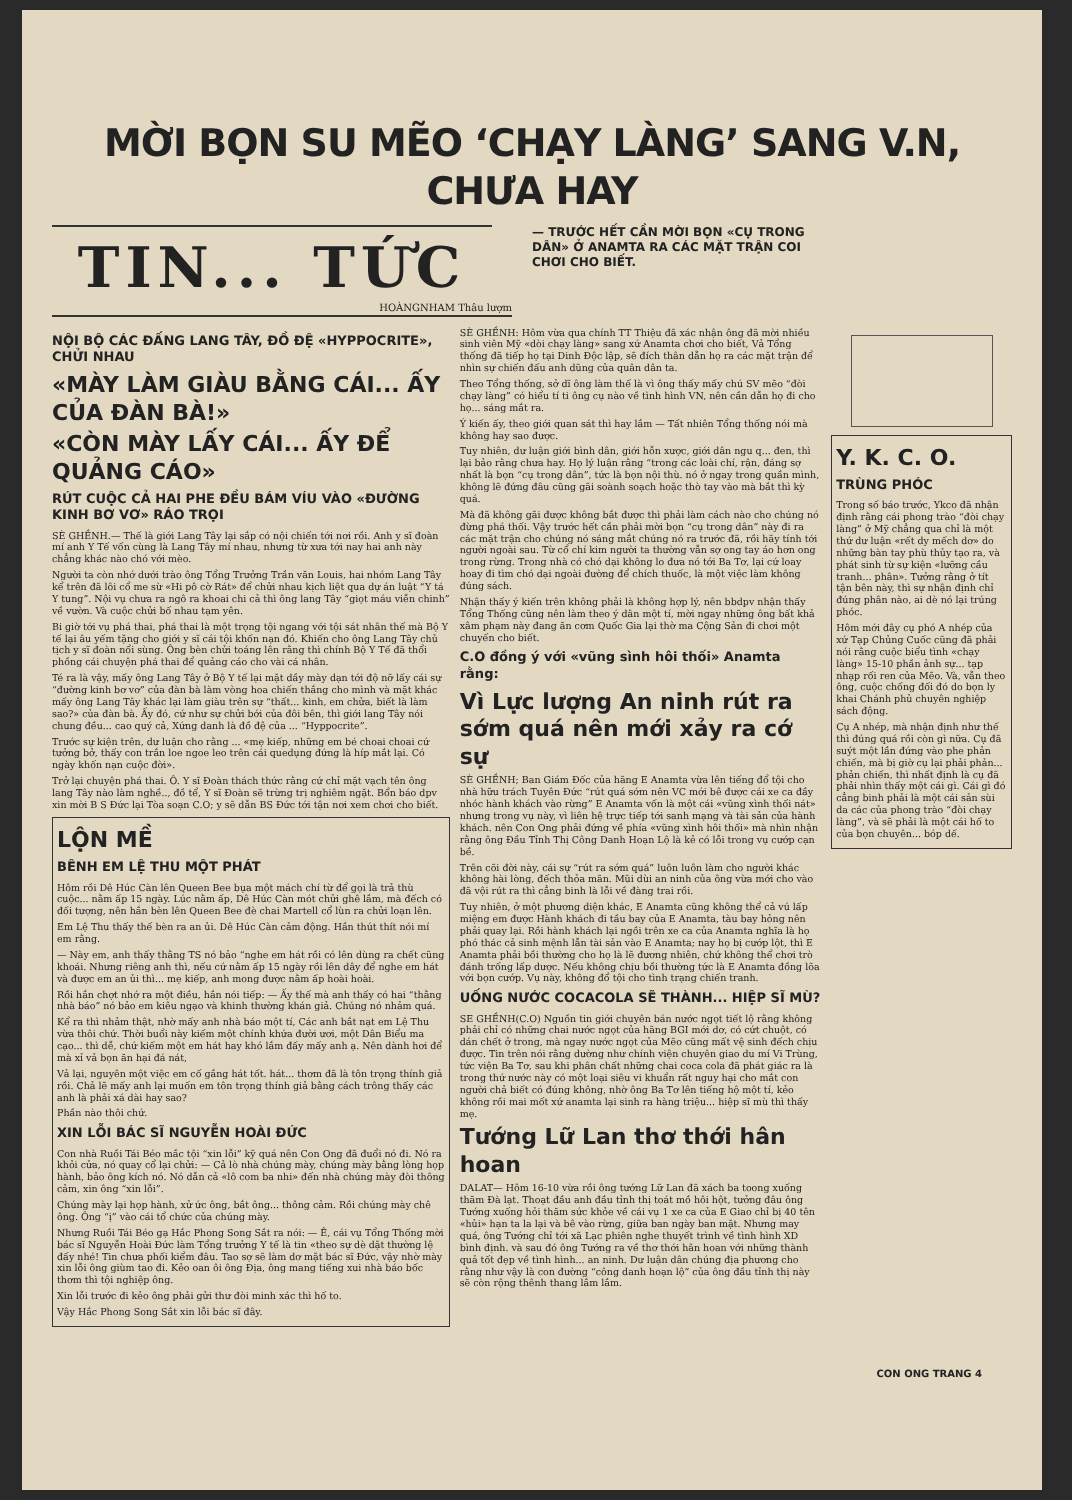MỜI BỌN SU MẼO ‘CHẠY LÀNG’ SANG V.N, CHƯA HAY
TIN... TỨC
HOÀNGNHAM Thâu lượm
— TRƯỚC HẾT CẦN MỜI BỌN «CỤ TRONG DÂN» Ở ANAMTA RA CÁC MẶT TRẬN COI CHƠI CHO BIẾT.
NỘI BỘ CÁC ĐẤNG LANG TÂY, ĐỒ ĐỆ «HYPPOCRITE», CHỬI NHAU
«MÀY LÀM GIÀU BẰNG CÁI... ẤY CỦA ĐÀN BÀ!»
«CÒN MÀY LẤY CÁI... ẤY ĐỂ QUẢNG CÁO»
RÚT CUỘC CẢ HAI PHE ĐỀU BÁM VÍU VÀO «ĐƯỜNG KINH BƠ VƠ» RÁO TRỌI
SÈ GHỀNH.— Thế là giới Lang Tây lại sắp có nội chiến tới nơi rồi. Anh y sĩ đoàn mí anh Y Tế vốn cùng là Lang Tây mí nhau, nhưng từ xưa tới nay hai anh này chẳng khác nào chó với mèo.
Người ta còn nhớ dưới trào ông Tổng Trưởng Trần văn Louis, hai nhóm Lang Tây kể trên đã lôi cổ me sừ «Hi pô cờ Rát» để chửi nhau kịch liệt qua dự án luật “Y tá Y tung”. Nội vụ chưa ra ngô ra khoai chi cả thì ông lang Tây “giọt máu viễn chinh” về vườn. Và cuộc chửi bố nhau tạm yên.
Bi giờ tới vụ phá thai, phá thai là một trọng tội ngang với tội sát nhân thế mà Bộ Y tế lại âu yếm tặng cho giới y sĩ cái tội khốn nạn đó. Khiến cho ông Lang Tây chủ tịch y sĩ đoàn nổi sùng. Ông bèn chửi toáng lên rằng thì chính Bộ Y Tế đã thổi phồng cái chuyện phá thai để quảng cáo cho vài cá nhân.
Té ra là vậy, mấy ông Lang Tây ở Bộ Y tế lại mặt dầy mày dạn tới độ nỡ lấy cái sự “đường kinh bơ vơ” của đàn bà làm vòng hoa chiến thắng cho mình và mặt khác mấy ông Lang Tây khác lại làm giàu trên sự “thất... kinh, em chửa, biết là làm sao?» của đàn bà. Ấy đó, cứ như sự chửi bới của đôi bên, thì giới lang Tây nói chung đều... cao quý cả, Xứng danh là đồ đệ của ... “Hyppocrite”.
Trước sự kiện trên, dư luận cho rằng ... «mẹ kiếp, những em bé choai choai cứ tưởng bở, thấy con trắn loe ngoe leo trên cái quedụng đứng là híp mắt lại. Có ngày khốn nạn cuộc đời».
Trở lại chuyện phá thai. Ô. Y sĩ Đoàn thách thức rằng cứ chỉ mặt vạch tên ông lang Tây nào làm nghề.., đồ tể, Y sĩ Đoàn sẽ trừng trị nghiêm ngặt. Bổn báo dpv xin mời B S Đức lại Tòa soạn C.O; y sẽ dẫn BS Đức tới tận nơi xem chơi cho biết.
LỘN MỀ
BÊNH EM LỆ THU MỘT PHÁT
Hôm rồi Dê Húc Càn lên Queen Bee bụa một mách chí từ để gọi là trả thù cuộc... nằm ấp 15 ngày. Lúc nằm ấp, Dê Húc Càn mót chửi ghê lắm, mà đếch có đối tượng, nên hắn bèn lên Queen Bee đè chai Martell cổ lùn ra chửi loạn lên.
Em Lệ Thu thấy thế bèn ra an ủi. Dê Húc Càn cảm động. Hắn thút thít nói mí em rằng.
— Này em, anh thấy thằng TS nó bảo “nghe em hát rồi có lên dùng ra chết cũng khoái. Nhưng riêng anh thì, nếu cứ nằm ấp 15 ngày rồi lên dây để nghe em hát và được em an ủi thì... mẹ kiếp, anh mong được nằm ấp hoài hoài.
Rồi hắn chợt nhớ ra một điều, hắn nói tiếp: — Ấy thế mà anh thấy có hai “thằng nhà báo” nó bảo em kiêu ngạo và khinh thường khán giả. Chúng nó nhảm quá.
Kể ra thì nhảm thật, nhờ mấy anh nhà báo một tí, Các anh bắt nạt em Lệ Thu vừa thôi chứ. Thời buổi này kiếm một chính khứa đười ươi, một Dân Biểu ma cạo... thì dễ, chứ kiếm một em hát hay khó lắm đấy mấy anh ạ. Nên dành hơi để mà xỉ vả bọn ăn hại đá nát,
Vả lại, nguyên một việc em cố gắng hát tốt. hát... thơm đã là tôn trọng thính giả rồi. Chả lẽ mấy anh lại muốn em tôn trọng thính giả bằng cách trông thấy các anh là phải xá dài hay sao?
Phần nào thôi chứ.
XIN LỖI BÁC SĨ NGUYỄN HOÀI ĐỨC
Con nhà Ruồi Tái Béo mắc tội “xin lỗi” kỹ quá nên Con Ong đã đuổi nó đi. Nó ra khỏi cửa, nó quay cổ lại chửi: — Cả lò nhà chúng mày, chúng mày bằng lòng họp hành, bảo ông kích nó. Nó dẫn cả «lô com ba nhi» đến nhà chúng mày đòi thông cảm, xin ông “xin lỗi”.
Chúng mày lại họp hành, xử ức ông, bắt ông... thông cảm. Rồi chúng mày chê ông. Ông “ị” vào cái tổ chức của chúng mày.
Nhưng Ruồi Tái Béo gạ Hắc Phong Song Sắt ra nói: — Ê, cái vụ Tổng Thống mời bác sĩ Nguyễn Hoài Đức làm Tổng trưởng Y tế là tin «theo sự dè dặt thường lệ đấy nhé! Tin chưa phối kiểm đâu. Tao sợ sẽ làm dơ mặt bác sĩ Đức, vậy nhờ mày xin lỗi ông giùm tao đi. Kẻo oan ôi ông Địa, ông mang tiếng xui nhà báo bốc thơm thì tội nghiệp ông.
Xin lỗi trước đi kẻo ông phải gửi thư đòi minh xác thì hố to.
Vậy Hắc Phong Song Sắt xin lỗi bác sĩ đây.
SÈ GHỀNH: Hôm vừa qua chính TT Thiệu đã xác nhận ông đã mời nhiều sinh viên Mỹ «dòi chạy làng» sang xứ Anamta chơi cho biết, Vả Tổng thống đã tiếp họ tại Dinh Độc lập, sẽ đích thân dẫn họ ra các mặt trận để nhìn sự chiến đấu anh dũng của quân dân ta.
Theo Tổng thống, sở dĩ ông làm thế là vì ông thấy mấy chú SV mẽo “đòi chạy làng” có hiểu tí ti ông cụ nào về tình hình VN, nên cần dẫn họ đi cho họ... sáng mắt ra.
Ý kiến ấy, theo giới quan sát thì hay lắm — Tất nhiên Tổng thống nói mà không hay sao được.
Tuy nhiên, dư luận giới bình dân, giới hỗn xược, giới dân ngu q... đen, thì lại bảo rằng chưa hay. Họ lý luận rằng “trong các loài chí, rận, đáng sợ nhất là bọn “cụ trong dân”, tức là bọn nội thù. nó ở ngay trong quần mình, không lẽ đứng đâu cũng gãi soành soạch hoặc thò tay vào mà bắt thì kỳ quá.
Mà đã không gãi được không bắt được thì phải làm cách nào cho chúng nó đừng phá thối. Vậy trước hết cần phải mời bọn “cụ trong dân” này đi ra các mặt trận cho chúng nó sáng mắt chúng nó ra trước đã, rồi hãy tính tới người ngoài sau. Từ cổ chí kim người ta thường vẫn sợ ong tay áo hơn ong trong rừng. Trong nhà có chó dại không lo đưa nó tới Ba Tơ, lại cứ loay hoay đi tìm chó dại ngoài đường để chích thuốc, là một việc làm không đúng sách.
Nhận thấy ý kiến trên không phải là không hợp lý, nên bbdpv nhận thấy Tổng Thống cũng nên làm theo ý dân một tí, mời ngay những ông bất khả xâm phạm này đang ăn cơm Quốc Gia lại thờ ma Cộng Sản đi chơi một chuyến cho biết.
C.O đồng ý với «vũng sình hôi thối» Anamta rằng:
Vì Lực lượng An ninh rút ra sớm quá nên mới xảy ra cớ sự
SÈ GHỀNH; Ban Giám Đốc của hãng E Anamta vừa lên tiếng đổ tội cho nhà hữu trách Tuyên Đức “rút quá sớm nên VC mới bê được cái xe ca đầy nhóc hành khách vào rừng” E Anamta vốn là một cái «vũng xình thối nát» nhưng trong vụ này, vì liên hệ trực tiếp tới sanh mạng và tài sản của hành khách. nên Con Ong phải đứng về phía «vũng xình hôi thối» mà nhìn nhận rằng ông Đầu Tỉnh Thị Công Danh Hoạn Lộ là kẻ có lỗi trong vụ cướp cạn bề.
Trên cõi đời này, cái sự “rút ra sớm quá” luôn luôn làm cho người khác không hài lòng, đếch thỏa mãn. Mũi dùi an ninh của ông vừa mới cho vào đã vội rút ra thì cẳng binh là lỗi về đàng trai rồi.
Tuy nhiên, ở một phương diện khác, E Anamta cũng không thể cả vú lấp miệng em được Hành khách đi tầu bay của E Anamta, tàu bay hỏng nên phải quay lại. Rồi hành khách lại ngồi trên xe ca của Anamta nghĩa là họ phó thác cả sinh mệnh lẫn tài sản vào E Anamta; nay họ bị cướp lột, thì E Anamta phải bồi thường cho họ là lẽ đương nhiên, chứ không thể chơi trò đánh trống lấp dược. Nếu không chịu bồi thường tức là E Anamta đồng lõa với bọn cướp. Vụ này, không đổ tội cho tình trạng chiến tranh.
UỐNG NƯỚC COCACOLA SẼ THÀNH... HIỆP SĨ MÙ?
SE GHỀNH(C.O) Nguồn tin giới chuyên bán nước ngọt tiết lộ rằng không phải chỉ có những chai nước ngọt của hãng BGI mới dơ, có cứt chuột, có dán chết ở trong, mà ngay nước ngọt của Mẽo cũng mất vệ sinh đếch chịu được. Tin trên nói rằng dường như chính viện chuyên giao du mí Vi Trùng, tức viện Ba Tơ, sau khi phân chất những chai coca cola đã phát giác ra là trong thứ nước này có một loại siêu vi khuẩn rất nguy hại cho mắt con người chả biết có đúng không, nhờ ông Ba Tơ lên tiếng hộ một tí, kẻo không rồi mai mốt xứ anamta lại sinh ra hàng triệu... hiệp sĩ mù thì thấy mẹ.
Tướng Lữ Lan thơ thới hân hoan
DALAT— Hôm 16-10 vừa rồi ông tướng Lữ Lan đã xách ba toong xuống thăm Đà lạt. Thoạt đầu anh đầu tỉnh thị toát mồ hôi hột, tưởng đâu ông Tướng xuống hỏi thăm sức khỏe về cái vụ 1 xe ca của E Giao chỉ bị 40 tên «hủi» hạn ta la lại và bê vào rừng, giữa ban ngày ban mặt. Nhưng may quá, ông Tướng chỉ tới xã Lạc phiên nghe thuyết trình về tình hình XD bình định. và sau đó ông Tướng ra về thơ thới hân hoan với những thành quả tốt đẹp về tình hình... an ninh. Dư luận dân chúng địa phương cho rằng như vậy là con đường “công danh hoạn lộ” của ông đầu tỉnh thị này sẽ còn rộng thênh thang lắm lắm.
Y. K. C. O.
TRÙNG PHÓC
Trong số báo trước, Ykco đã nhận định rằng cái phong trào “đòi chạy làng” ở Mỹ chẳng qua chỉ là một thứ dư luận «rết dy mếch dơ» do những bàn tay phù thủy tạo ra, và phát sinh từ sự kiện «lưỡng cầu tranh... phân». Tưởng rằng ở tít tận bên này, thì sự nhận định chỉ đúng phân nào, ai dè nó lại trúng phóc.
Hôm mới đây cụ phó A nhép của xứ Tạp Chủng Cuốc cũng đã phải nói rằng cuộc biểu tình «chạy làng» 15-10 phần ảnh sự... tạp nhạp rối ren của Mẽo. Và, vẫn theo ông, cuộc chống đối đó do bọn ly khai Chánh phủ chuyên nghiệp sách động.
Cụ A nhép, mà nhận định như thế thì đúng quá rồi còn gì nữa. Cụ đã suýt một lần đứng vào phe phản chiến, mà bị giờ cụ lại phải phản... phản chiến, thì nhất định là cụ đã phải nhìn thấy một cái gì. Cái gì đó cẳng binh phải là một cái sản sùi da các của phong trào “đòi chạy làng”, và sẽ phải là một cái hố to của bọn chuyên... bóp dế.
CON ONG TRANG 4